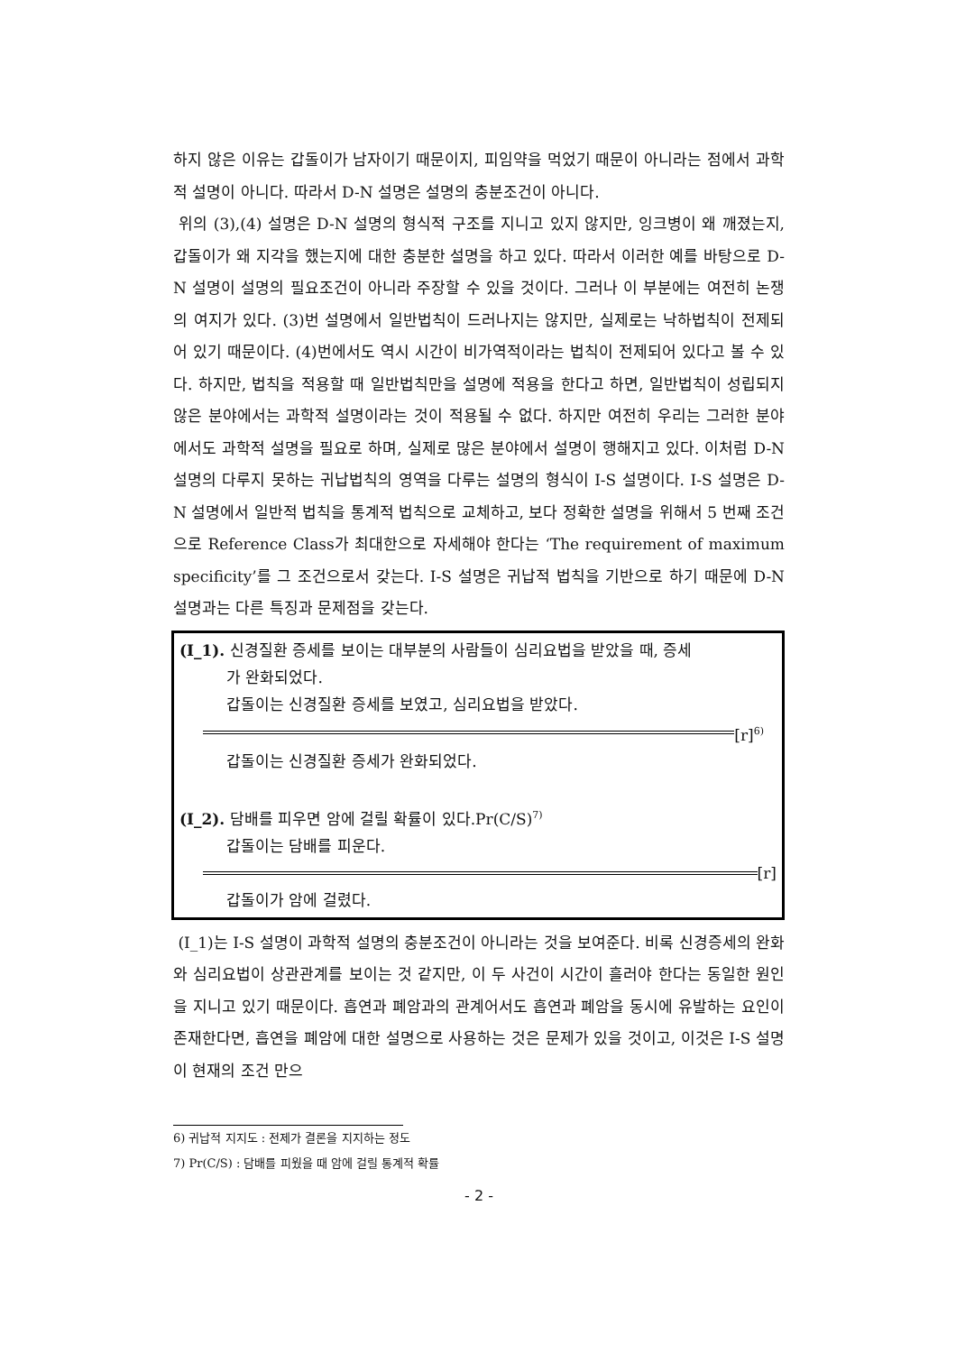하지 않은 이유는 갑돌이가 남자이기 때문이지, 피임약을 먹었기 때문이 아니라는 점에서 과학적 설명이 아니다. 따라서 D-N 설명은 설명의 충분조건이 아니다.
위의 (3),(4) 설명은 D-N 설명의 형식적 구조를 지니고 있지 않지만, 잉크병이 왜 깨졌는지, 갑돌이가 왜 지각을 했는지에 대한 충분한 설명을 하고 있다. 따라서 이러한 예를 바탕으로 D-N 설명이 설명의 필요조건이 아니라 주장할 수 있을 것이다. 그러나 이 부분에는 여전히 논쟁의 여지가 있다. (3)번 설명에서 일반법칙이 드러나지는 않지만, 실제로는 낙하법칙이 전제되어 있기 때문이다. (4)번에서도 역시 시간이 비가역적이라는 법칙이 전제되어 있다고 볼 수 있다. 하지만, 법칙을 적용할 때 일반법칙만을 설명에 적용을 한다고 하면, 일반법칙이 성립되지 않은 분야에서는 과학적 설명이라는 것이 적용될 수 없다. 하지만 여전히 우리는 그러한 분야에서도 과학적 설명을 필요로 하며, 실제로 많은 분야에서 설명이 행해지고 있다. 이처럼 D-N 설명의 다루지 못하는 귀납법칙의 영역을 다루는 설명의 형식이 I-S 설명이다. I-S 설명은 D-N 설명에서 일반적 법칙을 통계적 법칙으로 교체하고, 보다 정확한 설명을 위해서 5 번째 조건으로 Reference Class가 최대한으로 자세해야 한다는 ‘The requirement of maximum specificity’를 그 조건으로서 갖는다. I-S 설명은 귀납적 법칙을 기반으로 하기 때문에 D-N 설명과는 다른 특징과 문제점을 갖는다.
(I_1). 신경질환 증세를 보이는 대부분의 사람들이 심리요법을 받았을 때, 증세
가 완화되었다.
갑돌이는 신경질환 증세를 보였고, 심리요법을 받았다.
[r]<sup>6)</sup>
갑돌이는 신경질환 증세가 완화되었다.
(I_2). 담배를 피우면 암에 걸릴 확률이 있다.Pr(C/S)<sup>7)</sup>
갑돌이는 담배를 피운다.
[r]
갑돌이가 암에 걸렸다.
(I_1)는 I-S 설명이 과학적 설명의 충분조건이 아니라는 것을 보여준다. 비록 신경증세의 완화와 심리요법이 상관관계를 보이는 것 같지만, 이 두 사건이 시간이 흘러야 한다는 동일한 원인을 지니고 있기 때문이다. 흡연과 폐암과의 관계어서도 흡연과 폐암을 동시에 유발하는 요인이 존재한다면, 흡연을 폐암에 대한 설명으로 사용하는 것은 문제가 있을 것이고, 이것은 I-S 설명이 현재의 조건 만으
6) 귀납적 지지도 : 전제가 결론을 지지하는 정도
7) Pr(C/S) : 담배를 피웠을 때 암에 걸릴 통계적 확률
- 2 -